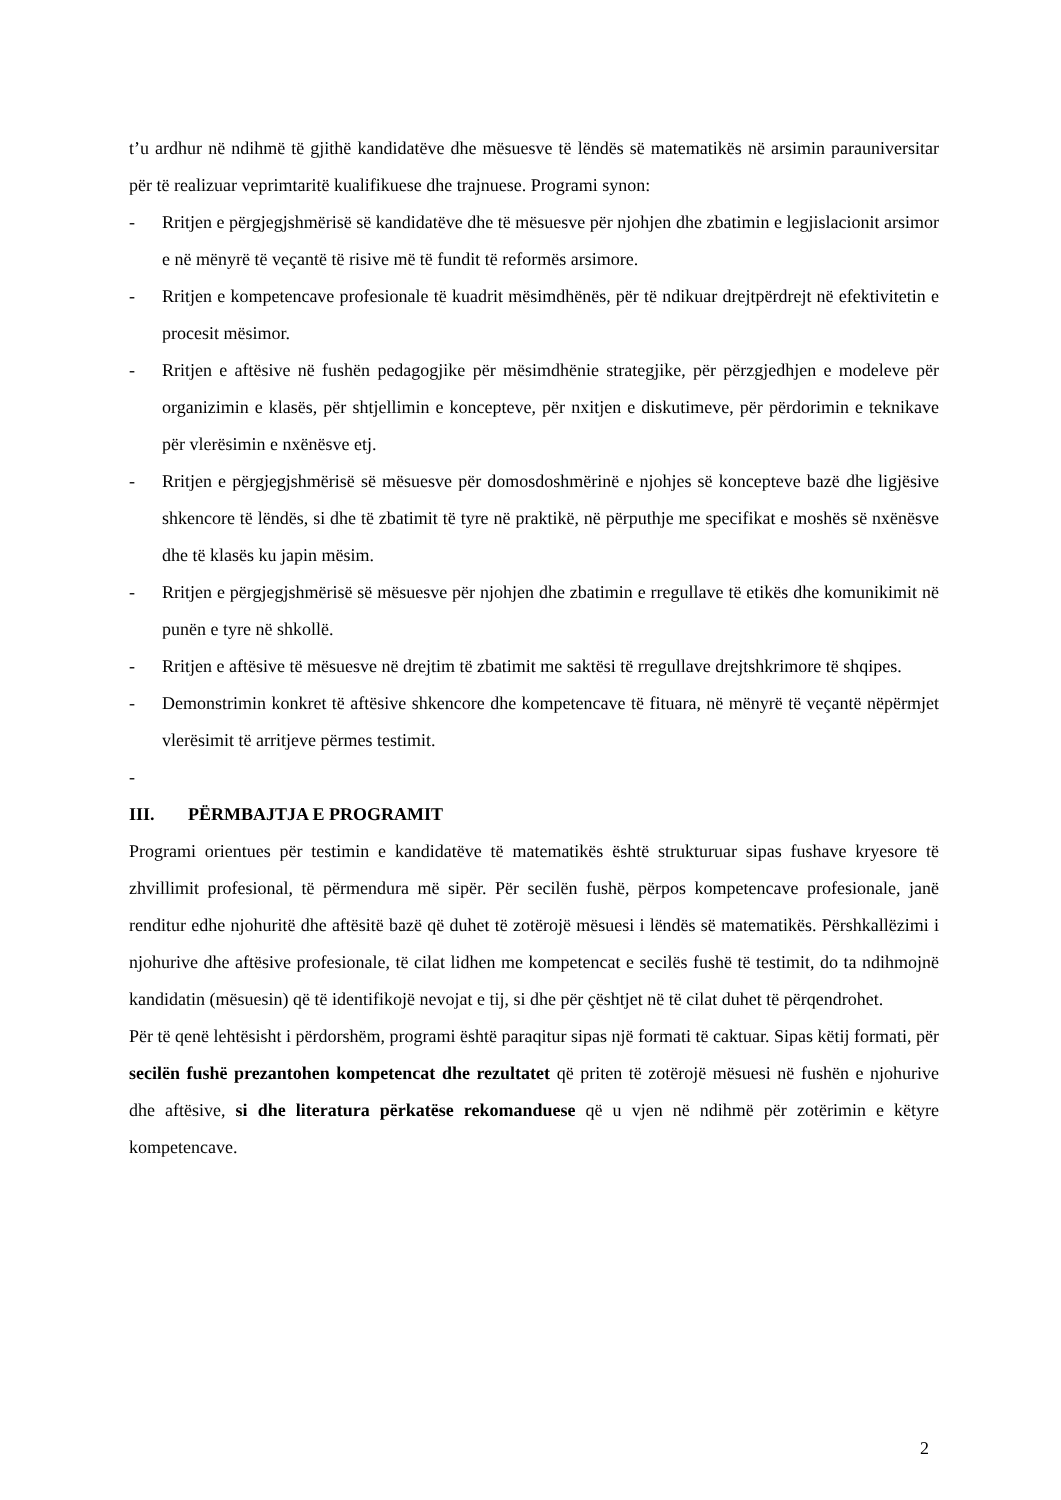t’u ardhur në ndihmë të gjithë kandidatëve dhe mësuesve të lëndës së matematikës në arsimin parauniversitar për të realizuar veprimtaritë kualifikuese dhe trajnuese. Programi synon:
- Rritjen e përgjegjshmërisë së kandidatëve dhe të mësuesve për njohjen dhe zbatimin e legjislacionit arsimor e në mënyrë të veçantë të risive më të fundit të reformës arsimore.
- Rritjen e kompetencave profesionale të kuadrit mësimdhënës, për të ndikuar drejtpërdrejt në efektivitetin e procesit mësimor.
- Rritjen e aftësive në fushën pedagogjike për mësimdhënie strategjike, për përzgjedhjen e modeleve për organizimin e klasës, për shtjellimin e koncepteve, për nxitjen e diskutimeve, për përdorimin e teknikave për vlerësimin e nxënësve etj.
- Rritjen e përgjegjshmërisë së mësuesve për domosdoshmërinë e njohjes së koncepteve bazë dhe ligjësive shkencore të lëndës, si dhe të zbatimit të tyre në praktikë, në përputhje me specifikat e moshës së nxënësve dhe të klasës ku japin mësim.
- Rritjen e përgjegjshmërisë së mësuesve për njohjen dhe zbatimin e rregullave të etikës dhe komunikimit në punën e tyre në shkollë.
- Rritjen e aftësive të mësuesve në drejtim të zbatimit me saktësi të rregullave drejtshkrimore të shqipes.
- Demonstrimin konkret të aftësive shkencore dhe kompetencave të fituara, në mënyrë të veçantë nëpërmjet vlerësimit të arritjeve përmes testimit.
-
III. PËRMBAJTJA E PROGRAMIT
Programi orientues për testimin e kandidatëve të matematikës është strukturuar sipas fushave kryesore të zhvillimit profesional, të përmendura më sipër. Për secilën fushë, përpos kompetencave profesionale, janë renditur edhe njohuritë dhe aftësitë bazë që duhet të zotërojë mësuesi i lëndës së matematikës. Përshkallëzimi i njohurive dhe aftësive profesionale, të cilat lidhen me kompetencat e secilës fushë të testimit, do ta ndihmojnë kandidatin (mësuesin) që të identifikojë nevojat e tij, si dhe për çështjet në të cilat duhet të përqendrohet.
Për të qenë lehtësisht i përdorshëm, programi është paraqitur sipas një formati të caktuar. Sipas këtij formati, për secilën fushë prezantohen kompetencat dhe rezultatet që priten të zotërojë mësuesi në fushën e njohurive dhe aftësive, si dhe literatura përkatëse rekomanduese që u vjen në ndihmë për zotërimin e këtyre kompetencave.
2